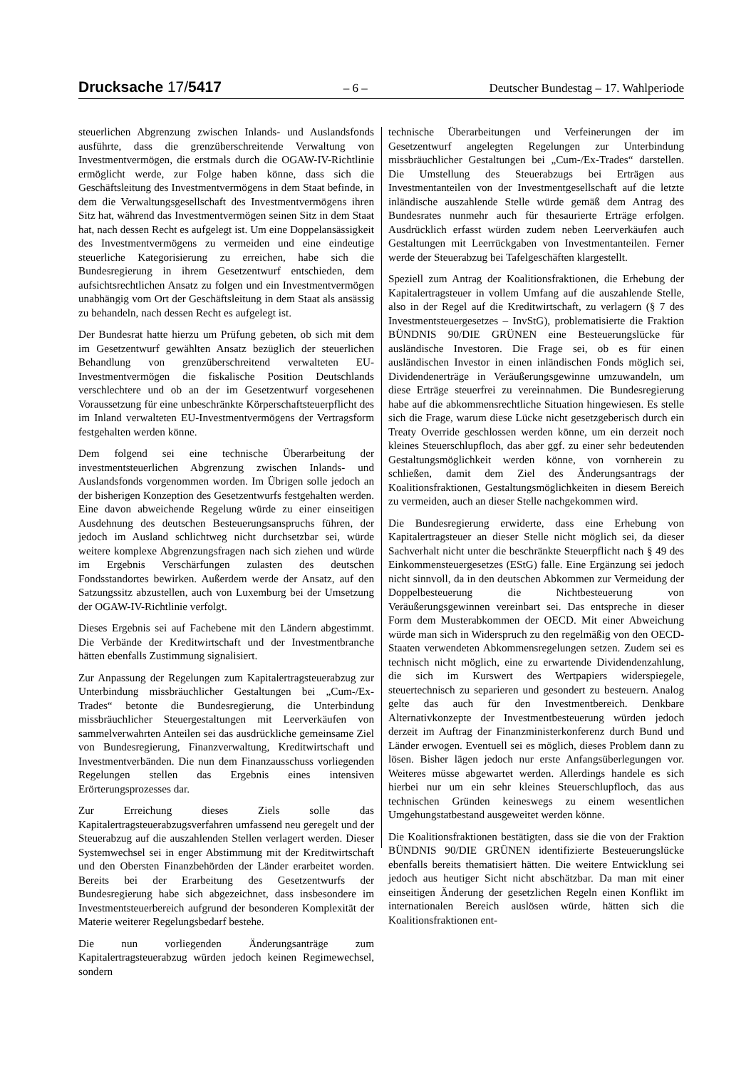Drucksache 17/5417 – 6 – Deutscher Bundestag – 17. Wahlperiode
steuerlichen Abgrenzung zwischen Inlands- und Auslandsfonds ausführte, dass die grenzüberschreitende Verwaltung von Investmentvermögen, die erstmals durch die OGAW-IV-Richtlinie ermöglicht werde, zur Folge haben könne, dass sich die Geschäftsleitung des Investmentvermögens in dem Staat befinde, in dem die Verwaltungsgesellschaft des Investmentvermögens ihren Sitz hat, während das Investmentvermögen seinen Sitz in dem Staat hat, nach dessen Recht es aufgelegt ist. Um eine Doppelansässigkeit des Investmentvermögens zu vermeiden und eine eindeutige steuerliche Kategorisierung zu erreichen, habe sich die Bundesregierung in ihrem Gesetzentwurf entschieden, dem aufsichtsrechtlichen Ansatz zu folgen und ein Investmentvermögen unabhängig vom Ort der Geschäftsleitung in dem Staat als ansässig zu behandeln, nach dessen Recht es aufgelegt ist.
Der Bundesrat hatte hierzu um Prüfung gebeten, ob sich mit dem im Gesetzentwurf gewählten Ansatz bezüglich der steuerlichen Behandlung von grenzüberschreitend verwalteten EU-Investmentvermögen die fiskalische Position Deutschlands verschlechtere und ob an der im Gesetzentwurf vorgesehenen Voraussetzung für eine unbeschränkte Körperschaftsteuerpflicht des im Inland verwalteten EU-Investmentvermögens der Vertragsform festgehalten werden könne.
Dem folgend sei eine technische Überarbeitung der investmentsteuerlichen Abgrenzung zwischen Inlands- und Auslandsfonds vorgenommen worden. Im Übrigen solle jedoch an der bisherigen Konzeption des Gesetzentwurfs festgehalten werden. Eine davon abweichende Regelung würde zu einer einseitigen Ausdehnung des deutschen Besteuerungsanspruchs führen, der jedoch im Ausland schlichtweg nicht durchsetzbar sei, würde weitere komplexe Abgrenzungsfragen nach sich ziehen und würde im Ergebnis Verschärfungen zulasten des deutschen Fondsstandortes bewirken. Außerdem werde der Ansatz, auf den Satzungssitz abzustellen, auch von Luxemburg bei der Umsetzung der OGAW-IV-Richtlinie verfolgt.
Dieses Ergebnis sei auf Fachebene mit den Ländern abgestimmt. Die Verbände der Kreditwirtschaft und der Investmentbranche hätten ebenfalls Zustimmung signalisiert.
Zur Anpassung der Regelungen zum Kapitalertragsteuerabzug zur Unterbindung missbräuchlicher Gestaltungen bei „Cum-/Ex-Trades“ betonte die Bundesregierung, die Unterbindung missbräuchlicher Steuergestaltungen mit Leerverkäufen von sammelverwahrten Anteilen sei das ausdrückliche gemeinsame Ziel von Bundesregierung, Finanzverwaltung, Kreditwirtschaft und Investmentverbänden. Die nun dem Finanzausschuss vorliegenden Regelungen stellen das Ergebnis eines intensiven Erörterungsprozesses dar.
Zur Erreichung dieses Ziels solle das Kapitalertragsteuerabzugsverfahren umfassend neu geregelt und der Steuerabzug auf die auszahlenden Stellen verlagert werden. Dieser Systemwechsel sei in enger Abstimmung mit der Kreditwirtschaft und den Obersten Finanzbehörden der Länder erarbeitet worden. Bereits bei der Erarbeitung des Gesetzentwurfs der Bundesregierung habe sich abgezeichnet, dass insbesondere im Investmentsteuerbereich aufgrund der besonderen Komplexität der Materie weiterer Regelungsbedarf bestehe.
Die nun vorliegenden Änderungsanträge zum Kapitalertragsteuerabzug würden jedoch keinen Regimewechsel, sondern
technische Überarbeitungen und Verfeinerungen der im Gesetzentwurf angelegten Regelungen zur Unterbindung missbräuchlicher Gestaltungen bei „Cum-/Ex-Trades“ darstellen. Die Umstellung des Steuerabzugs bei Erträgen aus Investmentanteilen von der Investmentgesellschaft auf die letzte inländische auszahlende Stelle würde gemäß dem Antrag des Bundesrates nunmehr auch für thesaurierte Erträge erfolgen. Ausdrücklich erfasst würden zudem neben Leerverkäufen auch Gestaltungen mit Leerrückgaben von Investmentanteilen. Ferner werde der Steuerabzug bei Tafelgeschäften klargestellt.
Speziell zum Antrag der Koalitionsfraktionen, die Erhebung der Kapitalertragsteuer in vollem Umfang auf die auszahlende Stelle, also in der Regel auf die Kreditwirtschaft, zu verlagern (§ 7 des Investmentsteuergesetzes – InvStG), problematisierte die Fraktion BÜNDNIS 90/DIE GRÜNEN eine Besteuerungslücke für ausländische Investoren. Die Frage sei, ob es für einen ausländischen Investor in einen inländischen Fonds möglich sei, Dividendenerträge in Veräußerungsgewinne umzuwandeln, um diese Erträge steuerfrei zu vereinnahmen. Die Bundesregierung habe auf die abkommensrechtliche Situation hingewiesen. Es stelle sich die Frage, warum diese Lücke nicht gesetzgeberisch durch ein Treaty Override geschlossen werden könne, um ein derzeit noch kleines Steuerschlupfloch, das aber ggf. zu einer sehr bedeutenden Gestaltungsmöglichkeit werden könne, von vornherein zu schließen, damit dem Ziel des Änderungsantrags der Koalitionsfraktionen, Gestaltungsmöglichkeiten in diesem Bereich zu vermeiden, auch an dieser Stelle nachgekommen wird.
Die Bundesregierung erwiderte, dass eine Erhebung von Kapitalertragsteuer an dieser Stelle nicht möglich sei, da dieser Sachverhalt nicht unter die beschränkte Steuerpflicht nach § 49 des Einkommensteuergesetzes (EStG) falle. Eine Ergänzung sei jedoch nicht sinnvoll, da in den deutschen Abkommen zur Vermeidung der Doppelbesteuerung die Nichtbesteuerung von Veräußerungsgewinnen vereinbart sei. Das entspreche in dieser Form dem Musterabkommen der OECD. Mit einer Abweichung würde man sich in Widerspruch zu den regelmäßig von den OECD-Staaten verwendeten Abkommensregelungen setzen. Zudem sei es technisch nicht möglich, eine zu erwartende Dividendenzahlung, die sich im Kurswert des Wertpapiers widerspiegele, steuertechnisch zu separieren und gesondert zu besteuern. Analog gelte das auch für den Investmentbereich. Denkbare Alternativkonzepte der Investmentbesteuerung würden jedoch derzeit im Auftrag der Finanzministerkonferenz durch Bund und Länder erwogen. Eventuell sei es möglich, dieses Problem dann zu lösen. Bisher lägen jedoch nur erste Anfangsüberlegungen vor. Weiteres müsse abgewartet werden. Allerdings handele es sich hierbei nur um ein sehr kleines Steuerschlupfloch, das aus technischen Gründen keineswegs zu einem wesentlichen Umgehungstatbestand ausgeweitet werden könne.
Die Koalitionsfraktionen bestätigten, dass sie die von der Fraktion BÜNDNIS 90/DIE GRÜNEN identifizierte Besteuerungslücke ebenfalls bereits thematisiert hätten. Die weitere Entwicklung sei jedoch aus heutiger Sicht nicht abschätzbar. Da man mit einer einseitigen Änderung der gesetzlichen Regeln einen Konflikt im internationalen Bereich auslösen würde, hätten sich die Koalitionsfraktionen ent-